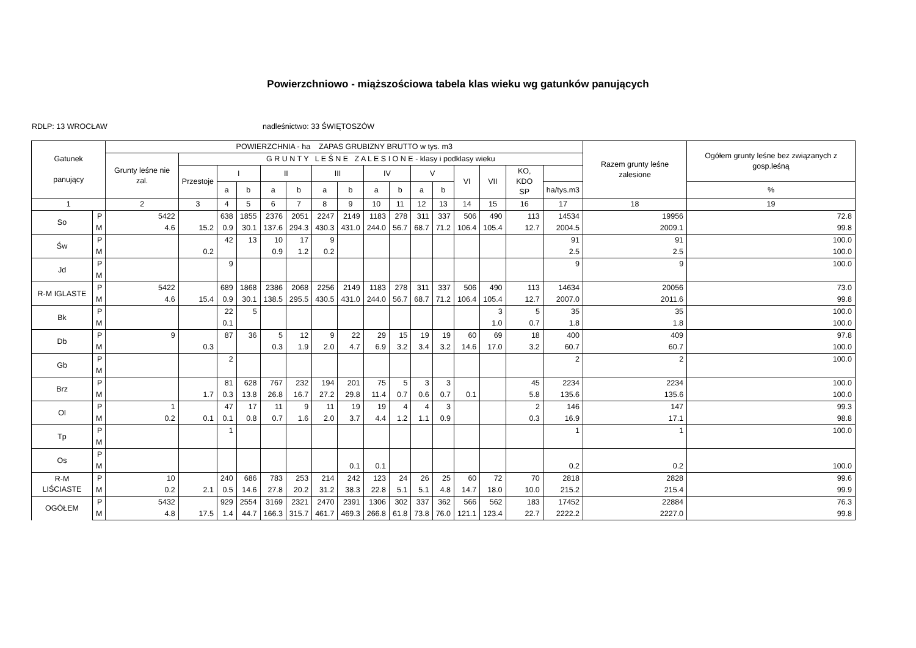Powierzchniowo - miąższościowa tabela klas wieku wg gatunków panujących
RDLP: 13 WROCŁAW nadleśnictwo: 33 ŚWIĘTOSZÓW
| Gatunek panujący | | POWIERZCHNIA - ha ZAPAS GRUBIZNY BRUTTO w tys. m3 | | | | | | | | | | | | | | | | Razem grunty leśne zalesione | Ogółem grunty leśne bez związanych z gosp.leśną |
| --- | --- | --- | --- | --- | --- | --- | --- | --- | --- | --- | --- | --- | --- | --- | --- | --- | --- | --- | --- |
| | | Grunty leśne nie zal. | G R U N T Y L E Ś N E Z A L E S I O N E - klasy i podklasy wieku | | | | | | | | | | | | | | | | |
| | | | Przestoje | I | | II | | III | | IV | | V | | VI | VII | KO, KDO SP | | | |
| | | | | a | b | a | b | a | b | a | b | a | b | | | | ha/tys.m3 | | % |
| 1 | | 2 | 3 | 4 | 5 | 6 | 7 | 8 | 9 | 10 | 11 | 12 | 13 | 14 | 15 | 16 | 17 | 18 | 19 |
| So | P | 5422 | | 638 | 1855 | 2376 | 2051 | 2247 | 2149 | 1183 | 278 | 311 | 337 | 506 | 490 | 113 | 14534 | 19956 | 72.8 |
| | M | 4.6 | 15.2 | 0.9 | 30.1 | 137.6 | 294.3 | 430.3 | 431.0 | 244.0 | 56.7 | 68.7 | 71.2 | 106.4 | 105.4 | 12.7 | 2004.5 | 2009.1 | 99.8 |
| Św | P | | | 42 | 13 | 10 | 17 | 9 | | | | | | | | | 91 | 91 | 100.0 |
| | M | | 0.2 | | | 0.9 | 1.2 | 0.2 | | | | | | | | | 2.5 | 2.5 | 100.0 |
| Jd | P | | | 9 | | | | | | | | | | | | | 9 | 9 | 100.0 |
| | M | | | | | | | | | | | | | | | | | | |
| R-M IGLASTE | P | 5422 | | 689 | 1868 | 2386 | 2068 | 2256 | 2149 | 1183 | 278 | 311 | 337 | 506 | 490 | 113 | 14634 | 20056 | 73.0 |
| | M | 4.6 | 15.4 | 0.9 | 30.1 | 138.5 | 295.5 | 430.5 | 431.0 | 244.0 | 56.7 | 68.7 | 71.2 | 106.4 | 105.4 | 12.7 | 2007.0 | 2011.6 | 99.8 |
| Bk | P | | | 22 | 5 | | | | | | | | | | 3 | 5 | 35 | 35 | 100.0 |
| | M | | | 0.1 | | | | | | | | | | | 1.0 | 0.7 | 1.8 | 1.8 | 100.0 |
| Db | P | 9 | | 87 | 36 | 5 | 12 | 9 | 22 | 29 | 15 | 19 | 19 | 60 | 69 | 18 | 400 | 409 | 97.8 |
| | M | | 0.3 | | | 0.3 | 1.9 | 2.0 | 4.7 | 6.9 | 3.2 | 3.4 | 3.2 | 14.6 | 17.0 | 3.2 | 60.7 | 60.7 | 100.0 |
| Gb | P | | | 2 | | | | | | | | | | | | | 2 | 2 | 100.0 |
| | M | | | | | | | | | | | | | | | | | | |
| Brz | P | | | 81 | 628 | 767 | 232 | 194 | 201 | 75 | 5 | 3 | 3 | | | 45 | 2234 | 2234 | 100.0 |
| | M | | 1.7 | 0.3 | 13.8 | 26.8 | 16.7 | 27.2 | 29.8 | 11.4 | 0.7 | 0.6 | 0.7 | 0.1 | | 5.8 | 135.6 | 135.6 | 100.0 |
| Ol | P | 1 | | 47 | 17 | 11 | 9 | 11 | 19 | 19 | 4 | 4 | 3 | | | 2 | 146 | 147 | 99.3 |
| | M | 0.2 | 0.1 | 0.1 | 0.8 | 0.7 | 1.6 | 2.0 | 3.7 | 4.4 | 1.2 | 1.1 | 0.9 | | | 0.3 | 16.9 | 17.1 | 98.8 |
| Tp | P | | | 1 | | | | | | | | | | | | | 1 | 1 | 100.0 |
| | M | | | | | | | | | | | | | | | | | | |
| Os | P | | | | | | | | | | | | | | | | | | |
| | M | | | | | | | | 0.1 | 0.1 | | | | | | | 0.2 | 0.2 | 100.0 |
| R-M LIŚCIASTE | P | 10 | | 240 | 686 | 783 | 253 | 214 | 242 | 123 | 24 | 26 | 25 | 60 | 72 | 70 | 2818 | 2828 | 99.6 |
| | M | 0.2 | 2.1 | 0.5 | 14.6 | 27.8 | 20.2 | 31.2 | 38.3 | 22.8 | 5.1 | 5.1 | 4.8 | 14.7 | 18.0 | 10.0 | 215.2 | 215.4 | 99.9 |
| OGÓŁEM | P | 5432 | | 929 | 2554 | 3169 | 2321 | 2470 | 2391 | 1306 | 302 | 337 | 362 | 566 | 562 | 183 | 17452 | 22884 | 76.3 |
| | M | 4.8 | 17.5 | 1.4 | 44.7 | 166.3 | 315.7 | 461.7 | 469.3 | 266.8 | 61.8 | 73.8 | 76.0 | 121.1 | 123.4 | 22.7 | 2222.2 | 2227.0 | 99.8 |